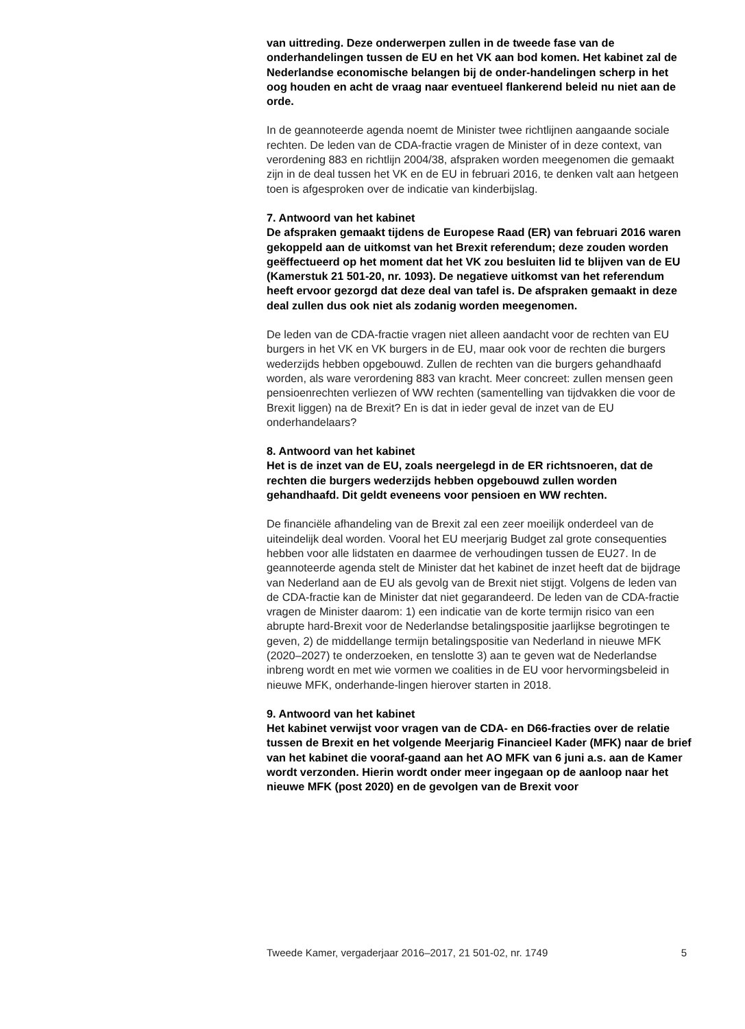van uittreding. Deze onderwerpen zullen in de tweede fase van de onderhandelingen tussen de EU en het VK aan bod komen. Het kabinet zal de Nederlandse economische belangen bij de onder-handelingen scherp in het oog houden en acht de vraag naar eventueel flankerend beleid nu niet aan de orde.
In de geannoteerde agenda noemt de Minister twee richtlijnen aangaande sociale rechten. De leden van de CDA-fractie vragen de Minister of in deze context, van verordening 883 en richtlijn 2004/38, afspraken worden meegenomen die gemaakt zijn in de deal tussen het VK en de EU in februari 2016, te denken valt aan hetgeen toen is afgesproken over de indicatie van kinderbijslag.
7. Antwoord van het kabinet
De afspraken gemaakt tijdens de Europese Raad (ER) van februari 2016 waren gekoppeld aan de uitkomst van het Brexit referendum; deze zouden worden geëffectueerd op het moment dat het VK zou besluiten lid te blijven van de EU (Kamerstuk 21 501-20, nr. 1093). De negatieve uitkomst van het referendum heeft ervoor gezorgd dat deze deal van tafel is. De afspraken gemaakt in deze deal zullen dus ook niet als zodanig worden meegenomen.
De leden van de CDA-fractie vragen niet alleen aandacht voor de rechten van EU burgers in het VK en VK burgers in de EU, maar ook voor de rechten die burgers wederzijds hebben opgebouwd. Zullen de rechten van die burgers gehandhaafd worden, als ware verordening 883 van kracht. Meer concreet: zullen mensen geen pensioenrechten verliezen of WW rechten (samentelling van tijdvakken die voor de Brexit liggen) na de Brexit? En is dat in ieder geval de inzet van de EU onderhandelaars?
8. Antwoord van het kabinet
Het is de inzet van de EU, zoals neergelegd in de ER richtsnoeren, dat de rechten die burgers wederzijds hebben opgebouwd zullen worden gehandhaafd. Dit geldt eveneens voor pensioen en WW rechten.
De financiële afhandeling van de Brexit zal een zeer moeilijk onderdeel van de uiteindelijk deal worden. Vooral het EU meerjarig Budget zal grote consequenties hebben voor alle lidstaten en daarmee de verhoudingen tussen de EU27. In de geannoteerde agenda stelt de Minister dat het kabinet de inzet heeft dat de bijdrage van Nederland aan de EU als gevolg van de Brexit niet stijgt. Volgens de leden van de CDA-fractie kan de Minister dat niet gegarandeerd. De leden van de CDA-fractie vragen de Minister daarom: 1) een indicatie van de korte termijn risico van een abrupte hard-Brexit voor de Nederlandse betalingspositie jaarlijkse begrotingen te geven, 2) de middellange termijn betalingspositie van Nederland in nieuwe MFK (2020–2027) te onderzoeken, en tenslotte 3) aan te geven wat de Nederlandse inbreng wordt en met wie vormen we coalities in de EU voor hervormingsbeleid in nieuwe MFK, onderhande-lingen hierover starten in 2018.
9. Antwoord van het kabinet
Het kabinet verwijst voor vragen van de CDA- en D66-fracties over de relatie tussen de Brexit en het volgende Meerjarig Financieel Kader (MFK) naar de brief van het kabinet die vooraf-gaand aan het AO MFK van 6 juni a.s. aan de Kamer wordt verzonden. Hierin wordt onder meer ingegaan op de aanloop naar het nieuwe MFK (post 2020) en de gevolgen van de Brexit voor
Tweede Kamer, vergaderjaar 2016–2017, 21 501-02, nr. 1749 5